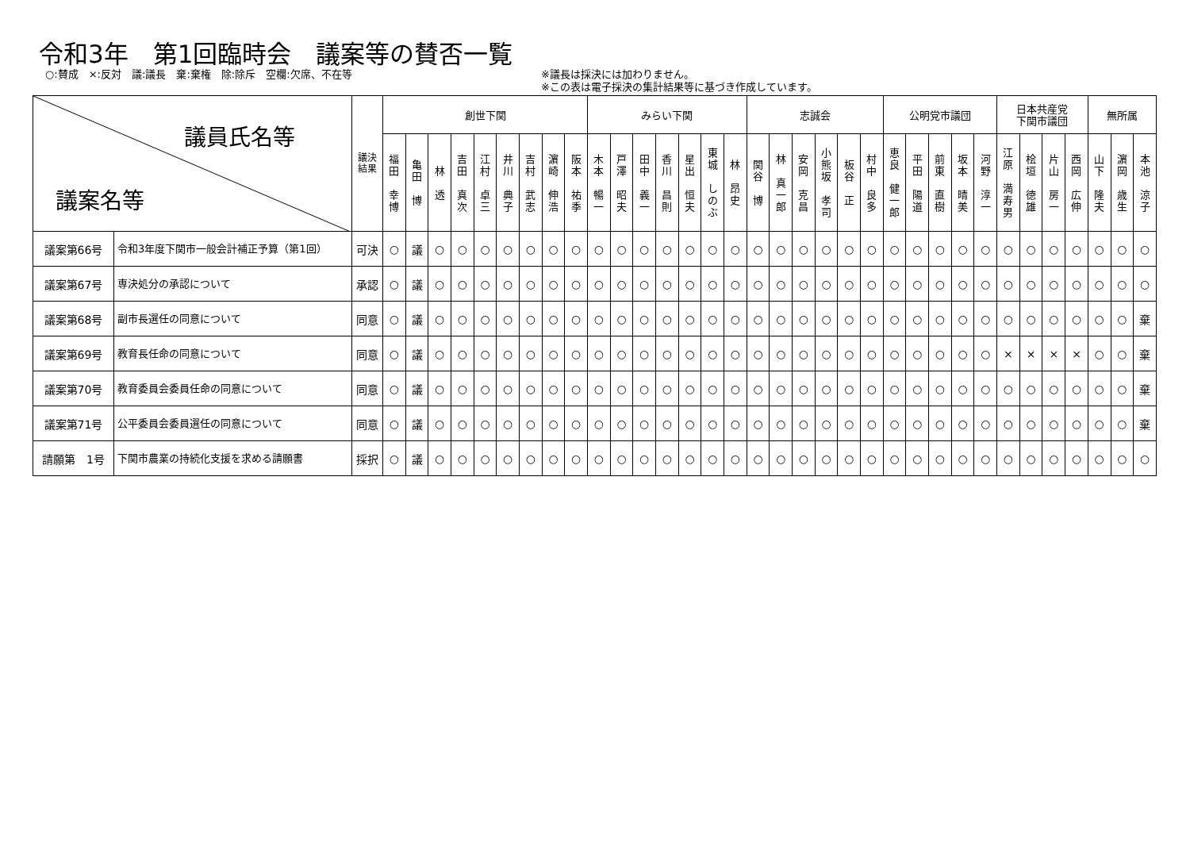令和3年　第1回臨時会　議案等の賛否一覧
○:賛成　×:反対　議:議長　棄:棄権　除:除斥　空欄:欠席、不在等 ※議長は採決には加わりません。
※この表は電子採決の集計結果等に基づき作成しています。
| 議員氏名等 議案名等 | | 議決 結果 | 創世下関 | | | | | | | | | みらい下関 | | | | | | | 志誠会 | | | | | | 公明党市議団 | | | | | 日本共産党 下関市議団 | | | | 無所属 | | |
| --- | --- | --- | --- | --- | --- | --- | --- | --- | --- | --- | --- | --- | --- | --- | --- | --- | --- | --- | --- | --- | --- | --- | --- | --- | --- | --- | --- | --- | --- | --- | --- | --- | --- | --- | --- | --- |
| | | | 福 田 幸 博 | 亀 田 博 | 林 透 | 吉 田 真 次 | 江 村 卓 三 | 井 川 典 子 | 吉 村 武 志 | 濵 崎 伸 浩 | 阪 本 祐 季 | 木 本 暢 一 | 戸 澤 昭 夫 | 田 中 義 一 | 香 川 昌 則 | 星 出 恒 夫 | 東 城 し の ぶ | 林 昂 史 | 関 谷 博 | 林 真 一 郎 | 安 岡 克 昌 | 小 熊 坂 孝 司 | 板 谷 正 | 村 中 良 多 | 恵 良 健 一 郎 | 平 田 陽 道 | 前 東 直 樹 | 坂 本 晴 美 | 河 野 淳 一 | 江 原 満 寿 男 | 桧 垣 徳 雄 | 片 山 房 一 | 西 岡 広 伸 | 山 下 隆 夫 | 濵 岡 歳 生 | 本 池 涼 子 |
| 議案第66号 | 令和3年度下関市一般会計補正予算（第1回） | 可決 | ○ | 議 | ○ | ○ | ○ | ○ | ○ | ○ | ○ | ○ | ○ | ○ | ○ | ○ | ○ | ○ | ○ | ○ | ○ | ○ | ○ | ○ | ○ | ○ | ○ | ○ | ○ | ○ | ○ | ○ | ○ | ○ | ○ | ○ |
| 議案第67号 | 専決処分の承認について | 承認 | ○ | 議 | ○ | ○ | ○ | ○ | ○ | ○ | ○ | ○ | ○ | ○ | ○ | ○ | ○ | ○ | ○ | ○ | ○ | ○ | ○ | ○ | ○ | ○ | ○ | ○ | ○ | ○ | ○ | ○ | ○ | ○ | ○ | ○ |
| 議案第68号 | 副市長選任の同意について | 同意 | ○ | 議 | ○ | ○ | ○ | ○ | ○ | ○ | ○ | ○ | ○ | ○ | ○ | ○ | ○ | ○ | ○ | ○ | ○ | ○ | ○ | ○ | ○ | ○ | ○ | ○ | ○ | ○ | ○ | ○ | ○ | ○ | ○ | 棄 |
| 議案第69号 | 教育長任命の同意について | 同意 | ○ | 議 | ○ | ○ | ○ | ○ | ○ | ○ | ○ | ○ | ○ | ○ | ○ | ○ | ○ | ○ | ○ | ○ | ○ | ○ | ○ | ○ | ○ | ○ | ○ | ○ | ○ | × | × | × | × | ○ | ○ | 棄 |
| 議案第70号 | 教育委員会委員任命の同意について | 同意 | ○ | 議 | ○ | ○ | ○ | ○ | ○ | ○ | ○ | ○ | ○ | ○ | ○ | ○ | ○ | ○ | ○ | ○ | ○ | ○ | ○ | ○ | ○ | ○ | ○ | ○ | ○ | ○ | ○ | ○ | ○ | ○ | ○ | 棄 |
| 議案第71号 | 公平委員会委員選任の同意について | 同意 | ○ | 議 | ○ | ○ | ○ | ○ | ○ | ○ | ○ | ○ | ○ | ○ | ○ | ○ | ○ | ○ | ○ | ○ | ○ | ○ | ○ | ○ | ○ | ○ | ○ | ○ | ○ | ○ | ○ | ○ | ○ | ○ | ○ | 棄 |
| 請願第 1号 | 下関市農業の持続化支援を求める請願書 | 採択 | ○ | 議 | ○ | ○ | ○ | ○ | ○ | ○ | ○ | ○ | ○ | ○ | ○ | ○ | ○ | ○ | ○ | ○ | ○ | ○ | ○ | ○ | ○ | ○ | ○ | ○ | ○ | ○ | ○ | ○ | ○ | ○ | ○ | ○ |